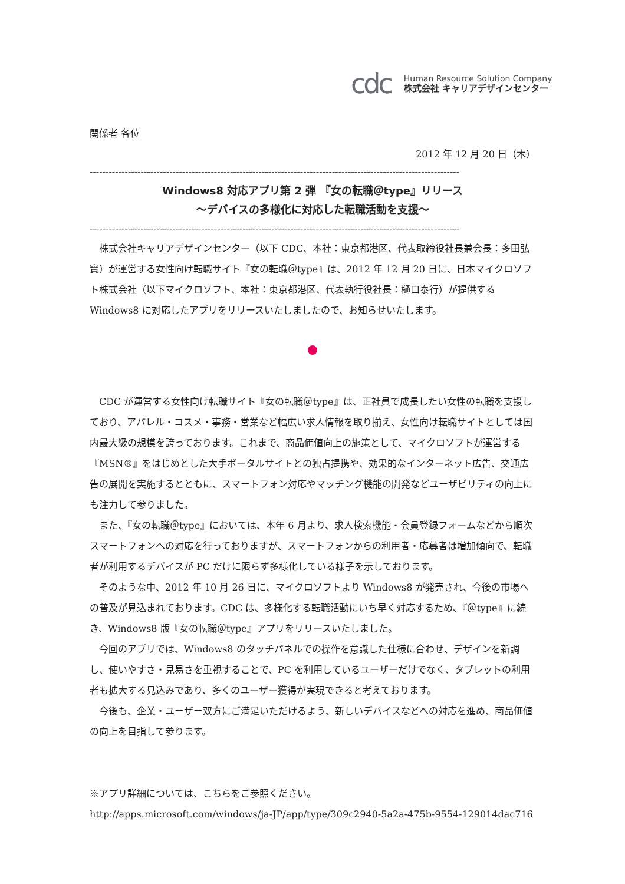cdc
Human Resource Solution Company
株式会社 キャリアデザインセンター
関係者 各位
2012 年 12 月 20 日（木）
--------------------------------------------------------------------------------------------------------------------
Windows8 対応アプリ第 2 弾 『女の転職＠type』リリース
～デバイスの多様化に対応した転職活動を支援～
--------------------------------------------------------------------------------------------------------------------
株式会社キャリアデザインセンター（以下 CDC、本社：東京都港区、代表取締役社長兼会長：多田弘實）が運営する女性向け転職サイト『女の転職＠type』は、2012 年 12 月 20 日に、日本マイクロソフト株式会社（以下マイクロソフト、本社：東京都港区、代表執行役社長：樋口泰行）が提供する Windows8 に対応したアプリをリリースいたしましたので、お知らせいたします。
CDC が運営する女性向け転職サイト『女の転職＠type』は、正社員で成長したい女性の転職を支援しており、アパレル・コスメ・事務・営業など幅広い求人情報を取り揃え、女性向け転職サイトとしては国内最大級の規模を誇っております。これまで、商品価値向上の施策として、マイクロソフトが運営する『MSN®』をはじめとした大手ポータルサイトとの独占提携や、効果的なインターネット広告、交通広告の展開を実施するとともに、スマートフォン対応やマッチング機能の開発などユーザビリティの向上にも注力して参りました。
また、『女の転職＠type』においては、本年 6 月より、求人検索機能・会員登録フォームなどから順次スマートフォンへの対応を行っておりますが、スマートフォンからの利用者・応募者は増加傾向で、転職者が利用するデバイスが PC だけに限らず多様化している様子を示しております。
そのような中、2012 年 10 月 26 日に、マイクロソフトより Windows8 が発売され、今後の市場への普及が見込まれております。CDC は、多様化する転職活動にいち早く対応するため、『＠type』に続き、Windows8 版『女の転職＠type』アプリをリリースいたしました。
今回のアプリでは、Windows8 のタッチパネルでの操作を意識した仕様に合わせ、デザインを新調し、使いやすさ・見易さを重視することで、PC を利用しているユーザーだけでなく、タブレットの利用者も拡大する見込みであり、多くのユーザー獲得が実現できると考えております。
今後も、企業・ユーザー双方にご満足いただけるよう、新しいデバイスなどへの対応を進め、商品価値の向上を目指して参ります。
※アプリ詳細については、こちらをご参照ください。
http://apps.microsoft.com/windows/ja-JP/app/type/309c2940-5a2a-475b-9554-129014dac716